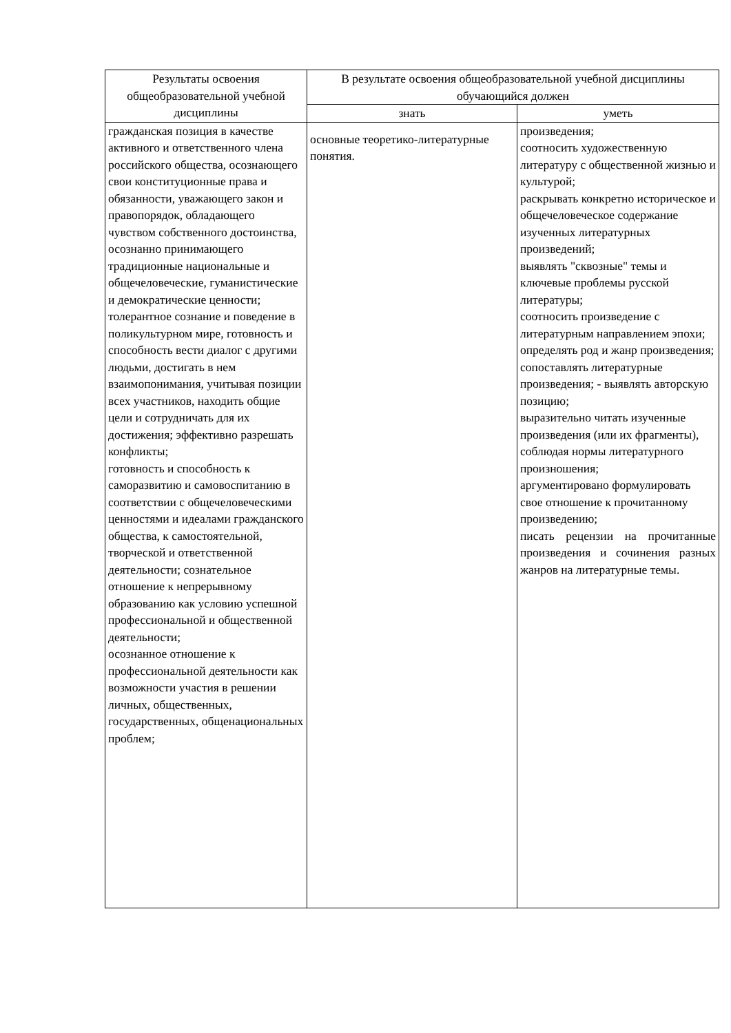| Результаты освоения общеобразовательной учебной дисциплины | В результате освоения общеобразовательной учебной дисциплины обучающийся должен | |
| --- | --- | --- |
| | знать | уметь |
| гражданская позиция в качестве активного и ответственного члена российского общества, осознающего свои конституционные права и обязанности, уважающего закон и правопорядок, обладающего чувством собственного достоинства, осознанно принимающего традиционные национальные и общечеловеческие, гуманистические и демократические ценности; толерантное сознание и поведение в поликультурном мире, готовность и способность вести диалог с другими людьми, достигать в нем взаимопонимания, учитывая позиции всех участников, находить общие цели и сотрудничать для их достижения; эффективно разрешать конфликты; готовность и способность к саморазвитию и самовоспитанию в соответствии с общечеловеческими ценностями и идеалами гражданского общества, к самостоятельной, творческой и ответственной деятельности; сознательное отношение к непрерывному образованию как условию успешной профессиональной и общественной деятельности; осознанное отношение к профессиональной деятельности как возможности участия в решении личных, общественных, государственных, общенациональных проблем; | основные теоретико-литературные понятия. | произведения; соотносить художественную литературу с общественной жизнью и культурой; раскрывать конкретно историческое и общечеловеческое содержание изученных литературных произведений; выявлять "сквозные" темы и ключевые проблемы русской литературы; соотносить произведение с литературным направлением эпохи; определять род и жанр произведения; сопоставлять литературные произведения; - выявлять авторскую позицию; выразительно читать изученные произведения (или их фрагменты), соблюдая нормы литературного произношения; аргументировано формулировать свое отношение к прочитанному произведению; писать рецензии на прочитанные произведения и сочинения разных жанров на литературные темы. |